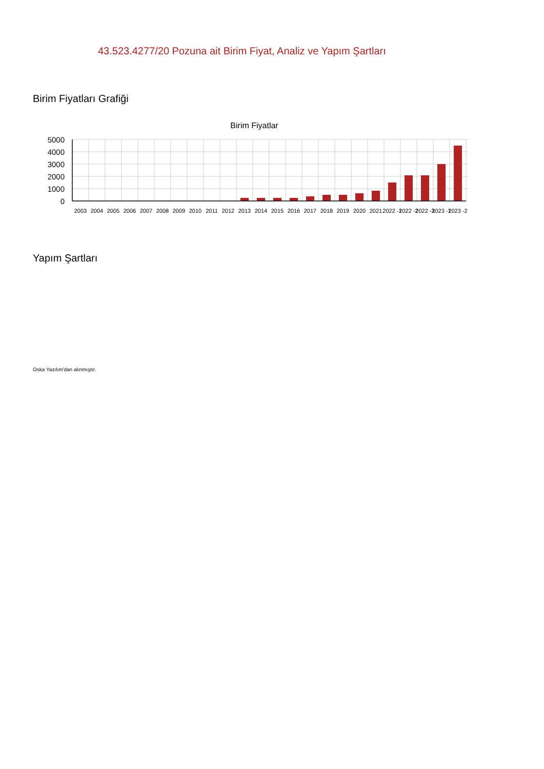43.523.4277/20 Pozuna ait Birim Fiyat, Analiz ve Yapım Şartları
Birim Fiyatları Grafiği
Birim Fiyatlar
5000
4000
3000
2000
1000
0
2003
2004
2005
2006
2007
2008
2009
2010
2011
2012
2013
2014
2015
2016
2017
2018
2019
2020
2021
2022 -1
2022 -2
2022 -3
2023 -1
2023 -2
Yapım Şartları
Oska Yazılım'dan alınmıştır.